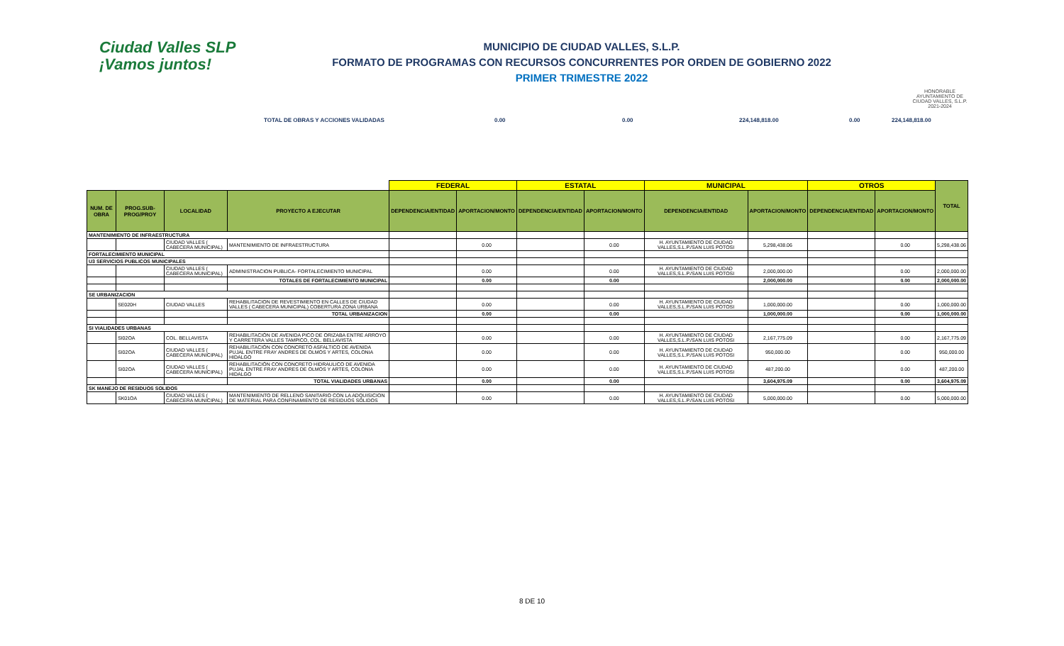Ciudad Valles SLP
¡Vamos juntos!
MUNICIPIO DE CIUDAD VALLES, S.L.P.
FORMATO DE PROGRAMAS CON RECURSOS CONCURRENTES POR ORDEN DE GOBIERNO 2022
PRIMER TRIMESTRE 2022
HONORABLE AYUNTAMIENTO DE CIUDAD VALLES, S.L.P. 2021-2024
TOTAL DE OBRAS Y ACCIONES VALIDADAS 0.00 0.00 224,148,818.00 0.00 224,148,818.00
| | | | | FEDERAL | | ESTATAL | | MUNICIPAL | | OTROS | | TOTAL |
| --- | --- | --- | --- | --- | --- | --- | --- | --- | --- | --- | --- | --- |
| NUM. DE OBRA | PROG.SUB-PROG/PROY | LOCALIDAD | PROYECTO A EJECUTAR | DEPENDENCIA/ENTIDAD | APORTACION/MONTO | DEPENDENCIA/ENTIDAD | APORTACION/MONTO | DEPENDENCIA/ENTIDAD | APORTACION/MONTO | DEPENDENCIA/ENTIDAD | APORTACION/MONTO | |
| MANTENIMIENTO DE INFRAESTRUCTURA | | | | | | | | | | | | |
| | | CIUDAD VALLES ( CABECERA MUNICIPAL) | MANTENIMIENTO DE INFRAESTRUCTURA | | 0.00 | | 0.00 | H. AYUNTAMIENTO DE CIUDAD VALLES,S.L.P./SAN LUIS POTOSI | 5,298,438.06 | | 0.00 | 5,298,438.06 |
| FORTALECIMIENTO MUNICIPAL | | | | | | | | | | | | |
| U3 SERVICIOS PUBLICOS MUNICIPALES | | | | | | | | | | | | |
| | | CIUDAD VALLES ( CABECERA MUNICIPAL) | ADMINISTRACION PUBLICA- FORTALECIMIENTO MUNICIPAL | | 0.00 | | 0.00 | H. AYUNTAMIENTO DE CIUDAD VALLES,S.L.P./SAN LUIS POTOSI | 2,000,000.00 | | 0.00 | 2,000,000.00 |
| | | | TOTALES DE FORTALECIMIENTO MUNICIPAL | | 0.00 | | 0.00 | | 2,000,000.00 | | 0.00 | 2,000,000.00 |
| SE URBANIZACION | | | | | | | | | | | | |
| | SE020H | CIUDAD VALLES | REHABILITACION DE REVESTIMIENTO EN CALLES DE CIUDAD VALLES ( CABECERA MUNICIPAL) COBERTURA ZONA URBANA | | 0.00 | | 0.00 | H. AYUNTAMIENTO DE CIUDAD VALLES,S.L.P./SAN LUIS POTOSI | 1,000,000.00 | | 0.00 | 1,000,000.00 |
| | | | TOTAL URBANIZACION | | 0.00 | | 0.00 | | 1,000,000.00 | | 0.00 | 1,000,000.00 |
| SI VIALIDADES URBANAS | | | | | | | | | | | | |
| | SI02OA | COL. BELLAVISTA | REHABILITACIÓN DE AVENIDA PICO DE ORIZABA ENTRE ARROYO Y CARRETERA VALLES TAMPICO, COL. BELLAVISTA | | 0.00 | | 0.00 | H. AYUNTAMIENTO DE CIUDAD VALLES,S.L.P./SAN LUIS POTOSI | 2,167,775.09 | | 0.00 | 2,167,775.09 |
| | SI02OA | CIUDAD VALLES ( CABECERA MUNICIPAL) | REHABILITACIÓN CON CONCRETO ASFALTICO DE AVENIDA PUJAL ENTRE FRAY ANDRES DE OLMOS Y ARTES, COLONIA HIDALGO | | 0.00 | | 0.00 | H. AYUNTAMIENTO DE CIUDAD VALLES,S.L.P./SAN LUIS POTOSI | 950,000.00 | | 0.00 | 950,000.00 |
| | SI02OA | CIUDAD VALLES ( CABECERA MUNICIPAL) | REHABILITACIÓN CON CONCRETO HIDRAULICO DE AVENIDA PUJAL ENTRE FRAY ANDRES DE OLMOS Y ARTES, COLONIA HIDALGO | | 0.00 | | 0.00 | H. AYUNTAMIENTO DE CIUDAD VALLES,S.L.P./SAN LUIS POTOSI | 487,200.00 | | 0.00 | 487,200.00 |
| | | | TOTAL VIALIDADES URBANAS | | 0.00 | | 0.00 | | 3,604,975.09 | | 0.00 | 3,604,975.09 |
| SK MANEJO DE RESIDUOS SOLIDOS | | | | | | | | | | | | |
| | SK01OA | CIUDAD VALLES ( CABECERA MUNICIPAL) | MANTENIMIENTO DE RELLENO SANITARIO CON LA ADQUISICION DE MATERIAL PARA CONFINAMIENTO DE RESIDUOS SOLIDOS | | 0.00 | | 0.00 | H. AYUNTAMIENTO DE CIUDAD VALLES,S.L.P./SAN LUIS POTOSI | 5,000,000.00 | | 0.00 | 5,000,000.00 |
8 DE 10